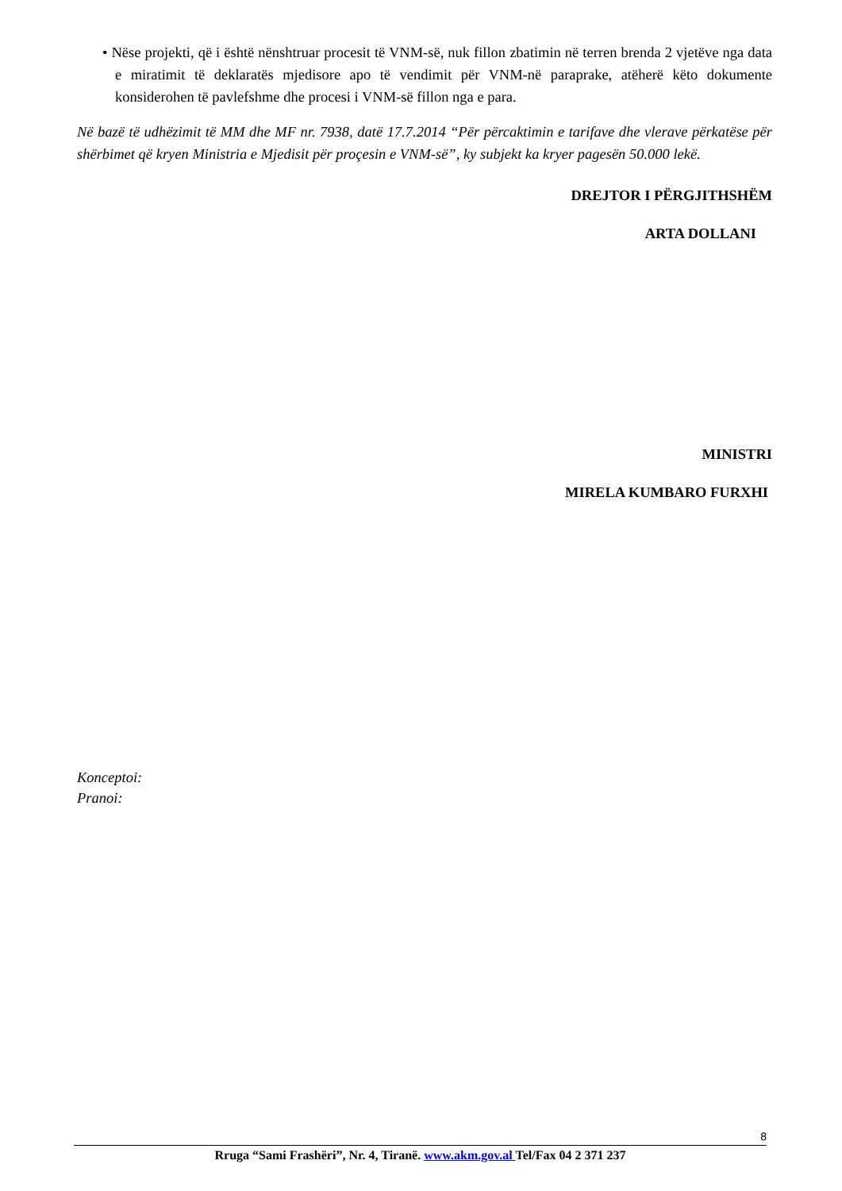• Nëse projekti, që i është nënshtruar procesit të VNM-së, nuk fillon zbatimin në terren brenda 2 vjetëve nga data e miratimit të deklaratës mjedisore apo të vendimit për VNM-në paraprake, atëherë këto dokumente konsiderohen të pavlefshme dhe procesi i VNM-së fillon nga e para.
Në bazë të udhëzimit të MM dhe MF nr. 7938, datë 17.7.2014 “Për përcaktimin e tarifave dhe vlerave përkatëse për shërbimet që kryen Ministria e Mjedisit për proçesin e VNM-së”, ky subjekt ka kryer pagesën 50.000 lekë.
DREJTOR I PËRGJITHSHËM
ARTA DOLLANI
MINISTRI
MIRELA KUMBARO FURXHI
Konceptoi:
Pranoi:
8
Rruga “Sami Frashëri”, Nr. 4, Tiranë. www.akm.gov.al Tel/Fax 04 2 371 237